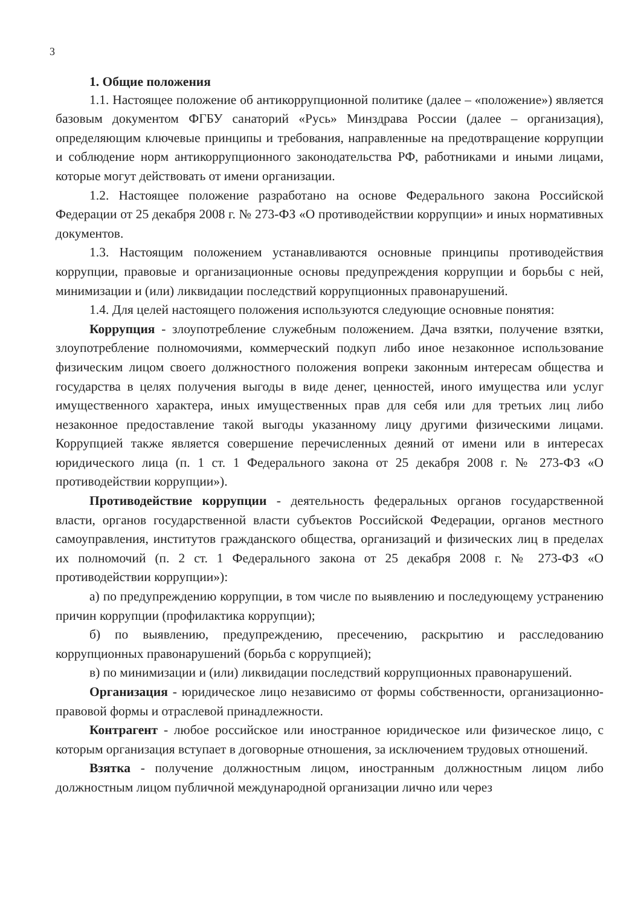3
1. Общие положения
1.1. Настоящее положение об антикоррупционной политике (далее – «положение») является базовым документом ФГБУ санаторий «Русь» Минздрава России (далее – организация), определяющим ключевые принципы и требования, направленные на предотвращение коррупции и соблюдение норм антикоррупционного законодательства РФ, работниками и иными лицами, которые могут действовать от имени организации.
1.2. Настоящее положение разработано на основе Федерального закона Российской Федерации от 25 декабря 2008 г. № 273-ФЗ «О противодействии коррупции» и иных нормативных документов.
1.3. Настоящим положением устанавливаются основные принципы противодействия коррупции, правовые и организационные основы предупреждения коррупции и борьбы с ней, минимизации и (или) ликвидации последствий коррупционных правонарушений.
1.4. Для целей настоящего положения используются следующие основные понятия:
Коррупция - злоупотребление служебным положением. Дача взятки, получение взятки, злоупотребление полномочиями, коммерческий подкуп либо иное незаконное использование физическим лицом своего должностного положения вопреки законным интересам общества и государства в целях получения выгоды в виде денег, ценностей, иного имущества или услуг имущественного характера, иных имущественных прав для себя или для третьих лиц либо незаконное предоставление такой выгоды указанному лицу другими физическими лицами. Коррупцией также является совершение перечисленных деяний от имени или в интересах юридического лица (п. 1 ст. 1 Федерального закона от 25 декабря 2008 г. № 273-ФЗ «О противодействии коррупции»).
Противодействие коррупции - деятельность федеральных органов государственной власти, органов государственной власти субъектов Российской Федерации, органов местного самоуправления, институтов гражданского общества, организаций и физических лиц в пределах их полномочий (п. 2 ст. 1 Федерального закона от 25 декабря 2008 г. № 273-ФЗ «О противодействии коррупции»):
а) по предупреждению коррупции, в том числе по выявлению и последующему устранению причин коррупции (профилактика коррупции);
б) по выявлению, предупреждению, пресечению, раскрытию и расследованию коррупционных правонарушений (борьба с коррупцией);
в) по минимизации и (или) ликвидации последствий коррупционных правонарушений.
Организация - юридическое лицо независимо от формы собственности, организационно-правовой формы и отраслевой принадлежности.
Контрагент - любое российское или иностранное юридическое или физическое лицо, с которым организация вступает в договорные отношения, за исключением трудовых отношений.
Взятка - получение должностным лицом, иностранным должностным лицом либо должностным лицом публичной международной организации лично или через